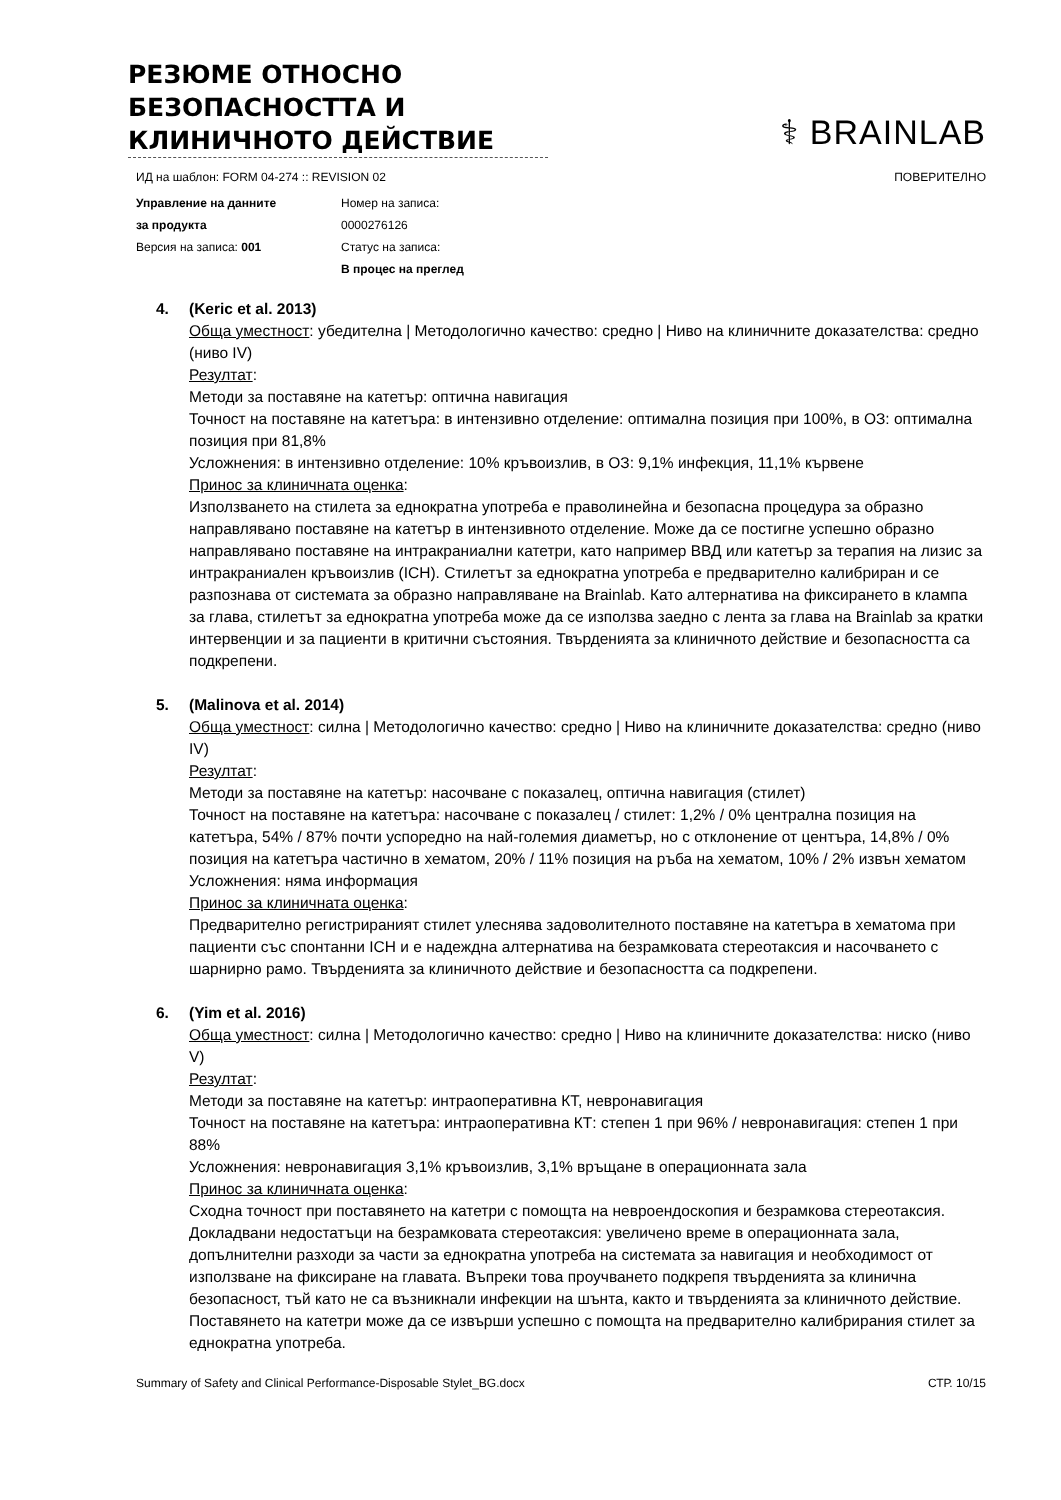РЕЗЮМЕ ОТНОСНО БЕЗОПАСНОСТТА И КЛИНИЧНОТО ДЕЙСТВИЕ
⚕ BRAINLAB
ИД на шаблон: FORM 04-274 :: REVISION 02 ПОВЕРИТЕЛНО
Управление на данните
за продукта
Версия на записа: 001
Номер на записа:
0000276126
Статус на записа:
В процес на преглед
4. (Keric et al. 2013)
Обща уместност: убедителна | Методологично качество: средно | Ниво на клиничните доказателства: средно (ниво IV)
Резултат:
Методи за поставяне на катетър: оптична навигация
Точност на поставяне на катетъра: в интензивно отделение: оптимална позиция при 100%, в ОЗ: оптимална позиция при 81,8%
Усложнения: в интензивно отделение: 10% кръвоизлив, в ОЗ: 9,1% инфекция, 11,1% кървене
Принос за клиничната оценка:
Използването на стилета за еднократна употреба е праволинейна и безопасна процедура за образно направлявано поставяне на катетър в интензивното отделение. Може да се постигне успешно образно направлявано поставяне на интракраниални катетри, като например ВВД или катетър за терапия на лизис за интракраниален кръвоизлив (ICH). Стилетът за еднократна употреба е предварително калибриран и се разпознава от системата за образно направляване на Brainlab. Като алтернатива на фиксирането в клампа за глава, стилетът за еднократна употреба може да се използва заедно с лента за глава на Brainlab за кратки интервенции и за пациенти в критични състояния. Твърденията за клиничното действие и безопасността са подкрепени.
5. (Malinova et al. 2014)
Обща уместност: силна | Методологично качество: средно | Ниво на клиничните доказателства: средно (ниво IV)
Резултат:
Методи за поставяне на катетър: насочване с показалец, оптична навигация (стилет)
Точност на поставяне на катетъра: насочване с показалец / стилет: 1,2% / 0% централна позиция на катетъра, 54% / 87% почти успоредно на най-големия диаметър, но с отклонение от центъра, 14,8% / 0% позиция на катетъра частично в хематом, 20% / 11% позиция на ръба на хематом, 10% / 2% извън хематом
Усложнения: няма информация
Принос за клиничната оценка:
Предварително регистрираният стилет улеснява задоволителното поставяне на катетъра в хематома при пациенти със спонтанни ICH и е надеждна алтернатива на безрамковата стереотаксия и насочването с шарнирно рамо. Твърденията за клиничното действие и безопасността са подкрепени.
6. (Yim et al. 2016)
Обща уместност: силна | Методологично качество: средно | Ниво на клиничните доказателства: ниско (ниво V)
Резултат:
Методи за поставяне на катетър: интраоперативна КТ, невронавигация
Точност на поставяне на катетъра: интраоперативна КТ: степен 1 при 96% / невронавигация: степен 1 при 88%
Усложнения: невронавигация 3,1% кръвоизлив, 3,1% връщане в операционната зала
Принос за клиничната оценка:
Сходна точност при поставянето на катетри с помощта на невроендоскопия и безрамкова стереотаксия. Докладвани недостатъци на безрамковата стереотаксия: увеличено време в операционната зала, допълнителни разходи за части за еднократна употреба на системата за навигация и необходимост от използване на фиксиране на главата. Въпреки това проучването подкрепя твърденията за клинична безопасност, тъй като не са възникнали инфекции на шънта, както и твърденията за клиничното действие. Поставянето на катетри може да се извърши успешно с помощта на предварително калибрирания стилет за еднократна употреба.
Summary of Safety and Clinical Performance-Disposable Stylet_BG.docx СТР. 10/15